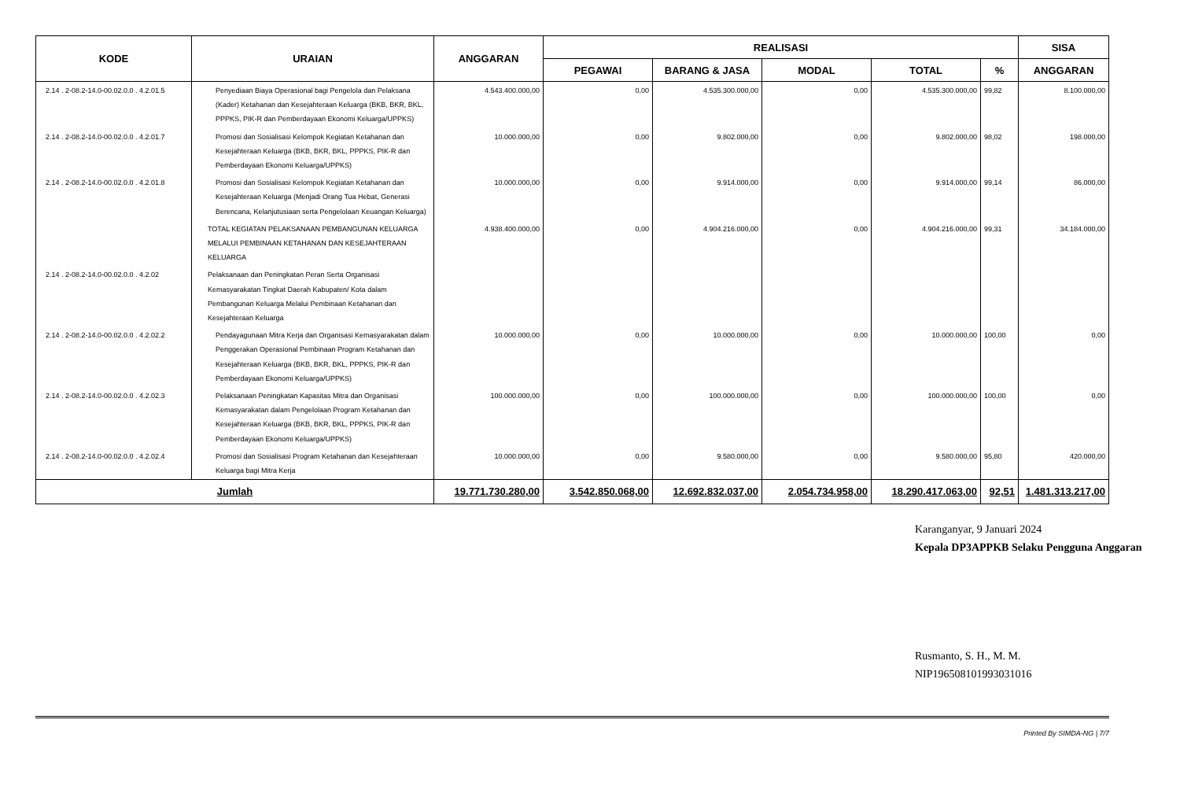| KODE | URAIAN | ANGGARAN | REALISASI | | | | | SISA |
| --- | --- | --- | --- | --- | --- | --- | --- | --- |
| | | | PEGAWAI | BARANG & JASA | MODAL | TOTAL | % | ANGGARAN |
| 2.14 . 2-08.2-14.0-00.02.0.0 . 4.2.01.5 | Penyediaan Biaya Operasional bagi Pengelola dan Pelaksana (Kader) Ketahanan dan Kesejahteraan Keluarga (BKB, BKR, BKL, PPPKS, PIK-R dan Pemberdayaan Ekonomi Keluarga/UPPKS) | 4.543.400.000,00 | 0,00 | 4.535.300.000,00 | 0,00 | 4.535.300.000,00 | 99,82 | 8.100.000,00 |
| 2.14 . 2-08.2-14.0-00.02.0.0 . 4.2.01.7 | Promosi dan Sosialisasi Kelompok Kegiatan Ketahanan dan Kesejahteraan Keluarga (BKB, BKR, BKL, PPPKS, PIK-R dan Pemberdayaan Ekonomi Keluarga/UPPKS) | 10.000.000,00 | 0,00 | 9.802.000,00 | 0,00 | 9.802.000,00 | 98,02 | 198.000,00 |
| 2.14 . 2-08.2-14.0-00.02.0.0 . 4.2.01.8 | Promosi dan Sosialisasi Kelompok Kegiatan Ketahanan dan Kesejahteraan Keluarga (Menjadi Orang Tua Hebat, Generasi Berencana, Kelanjutusiaan serta Pengelolaan Keuangan Keluarga) | 10.000.000,00 | 0,00 | 9.914.000,00 | 0,00 | 9.914.000,00 | 99,14 | 86.000,00 |
| | TOTAL KEGIATAN PELAKSANAAN PEMBANGUNAN KELUARGA MELALUI PEMBINAAN KETAHANAN DAN KESEJAHTERAAN KELUARGA | 4.938.400.000,00 | 0,00 | 4.904.216.000,00 | 0,00 | 4.904.216.000,00 | 99,31 | 34.184.000,00 |
| 2.14 . 2-08.2-14.0-00.02.0.0 . 4.2.02 | Pelaksanaan dan Peningkatan Peran Serta Organisasi Kemasyarakatan Tingkat Daerah Kabupaten/ Kota dalam Pembangunan Keluarga Melalui Pembinaan Ketahanan dan Kesejahteraan Keluarga | | | | | | | |
| 2.14 . 2-08.2-14.0-00.02.0.0 . 4.2.02.2 | Pendayagunaan Mitra Kerja dan Organisasi Kemasyarakatan dalam Penggerakan Operasional Pembinaan Program Ketahanan dan Kesejahteraan Keluarga (BKB, BKR, BKL, PPPKS, PIK-R dan Pemberdayaan Ekonomi Keluarga/UPPKS) | 10.000.000,00 | 0,00 | 10.000.000,00 | 0,00 | 10.000.000,00 | 100,00 | 0,00 |
| 2.14 . 2-08.2-14.0-00.02.0.0 . 4.2.02.3 | Pelaksanaan Peningkatan Kapasitas Mitra dan Organisasi Kemasyarakatan dalam Pengelolaan Program Ketahanan dan Kesejahteraan Keluarga (BKB, BKR, BKL, PPPKS, PIK-R dan Pemberdayaan Ekonomi Keluarga/UPPKS) | 100.000.000,00 | 0,00 | 100.000.000,00 | 0,00 | 100.000.000,00 | 100,00 | 0,00 |
| 2.14 . 2-08.2-14.0-00.02.0.0 . 4.2.02.4 | Promosi dan Sosialisasi Program Ketahanan dan Kesejahteraan Keluarga bagi Mitra Kerja | 10.000.000,00 | 0,00 | 9.580.000,00 | 0,00 | 9.580.000,00 | 95,80 | 420.000,00 |
| Jumlah | | 19.771.730.280,00 | 3.542.850.068,00 | 12.692.832.037,00 | 2.054.734.958,00 | 18.290.417.063,00 | 92,51 | 1.481.313.217,00 |
Karanganyar, 9 Januari 2024
Kepala DP3APPKB Selaku Pengguna Anggaran
Rusmanto, S. H., M. M.
NIP196508101993031016
Printed By SIMDA-NG | 7/7